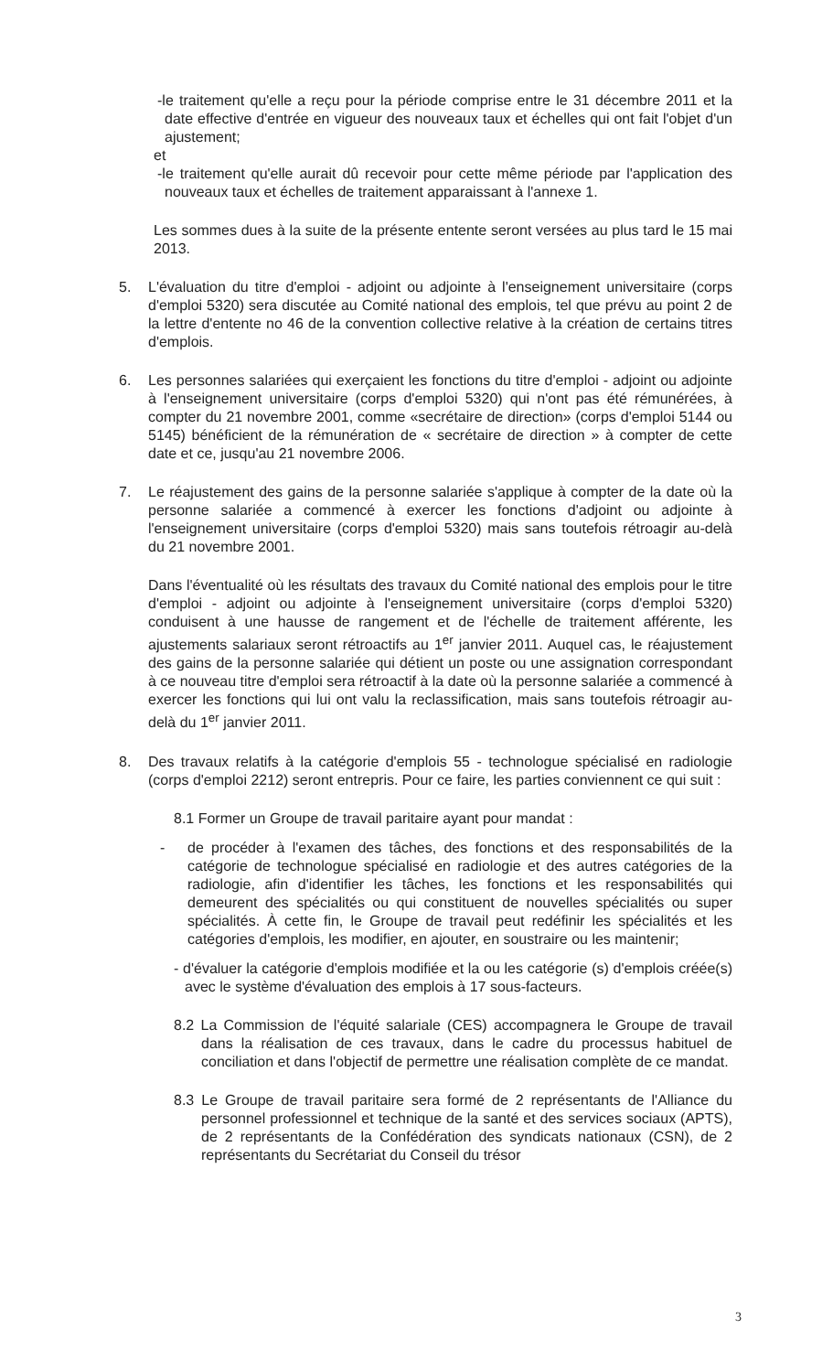-le traitement qu'elle a reçu pour la période comprise entre le 31 décembre 2011 et la date effective d'entrée en vigueur des nouveaux taux et échelles qui ont fait l'objet d'un ajustement;
et
-le traitement qu'elle aurait dû recevoir pour cette même période par l'application des nouveaux taux et échelles de traitement apparaissant à l'annexe 1.
Les sommes dues à la suite de la présente entente seront versées au plus tard le 15 mai 2013.
5. L'évaluation du titre d'emploi - adjoint ou adjointe à l'enseignement universitaire (corps d'emploi 5320) sera discutée au Comité national des emplois, tel que prévu au point 2 de la lettre d'entente no 46 de la convention collective relative à la création de certains titres d'emplois.
6. Les personnes salariées qui exerçaient les fonctions du titre d'emploi - adjoint ou adjointe à l'enseignement universitaire (corps d'emploi 5320) qui n'ont pas été rémunérées, à compter du 21 novembre 2001, comme «secrétaire de direction» (corps d'emploi 5144 ou 5145) bénéficient de la rémunération de « secrétaire de direction » à compter de cette date et ce, jusqu'au 21 novembre 2006.
7. Le réajustement des gains de la personne salariée s'applique à compter de la date où la personne salariée a commencé à exercer les fonctions d'adjoint ou adjointe à l'enseignement universitaire (corps d'emploi 5320) mais sans toutefois rétroagir au-delà du 21 novembre 2001.
Dans l'éventualité où les résultats des travaux du Comité national des emplois pour le titre d'emploi - adjoint ou adjointe à l'enseignement universitaire (corps d'emploi 5320) conduisent à une hausse de rangement et de l'échelle de traitement afférente, les ajustements salariaux seront rétroactifs au 1<sup>er</sup> janvier 2011. Auquel cas, le réajustement des gains de la personne salariée qui détient un poste ou une assignation correspondant à ce nouveau titre d'emploi sera rétroactif à la date où la personne salariée a commencé à exercer les fonctions qui lui ont valu la reclassification, mais sans toutefois rétroagir au-delà du 1<sup>er</sup> janvier 2011.
8. Des travaux relatifs à la catégorie d'emplois 55 - technologue spécialisé en radiologie (corps d'emploi 2212) seront entrepris. Pour ce faire, les parties conviennent ce qui suit :
8.1 Former un Groupe de travail paritaire ayant pour mandat :
- de procéder à l'examen des tâches, des fonctions et des responsabilités de la catégorie de technologue spécialisé en radiologie et des autres catégories de la radiologie, afin d'identifier les tâches, les fonctions et les responsabilités qui demeurent des spécialités ou qui constituent de nouvelles spécialités ou super spécialités. À cette fin, le Groupe de travail peut redéfinir les spécialités et les catégories d'emplois, les modifier, en ajouter, en soustraire ou les maintenir;
- d'évaluer la catégorie d'emplois modifiée et la ou les catégorie (s) d'emplois créée(s) avec le système d'évaluation des emplois à 17 sous-facteurs.
8.2 La Commission de l'équité salariale (CES) accompagnera le Groupe de travail dans la réalisation de ces travaux, dans le cadre du processus habituel de conciliation et dans l'objectif de permettre une réalisation complète de ce mandat.
8.3 Le Groupe de travail paritaire sera formé de 2 représentants de l'Alliance du personnel professionnel et technique de la santé et des services sociaux (APTS), de 2 représentants de la Confédération des syndicats nationaux (CSN), de 2 représentants du Secrétariat du Conseil du trésor
3